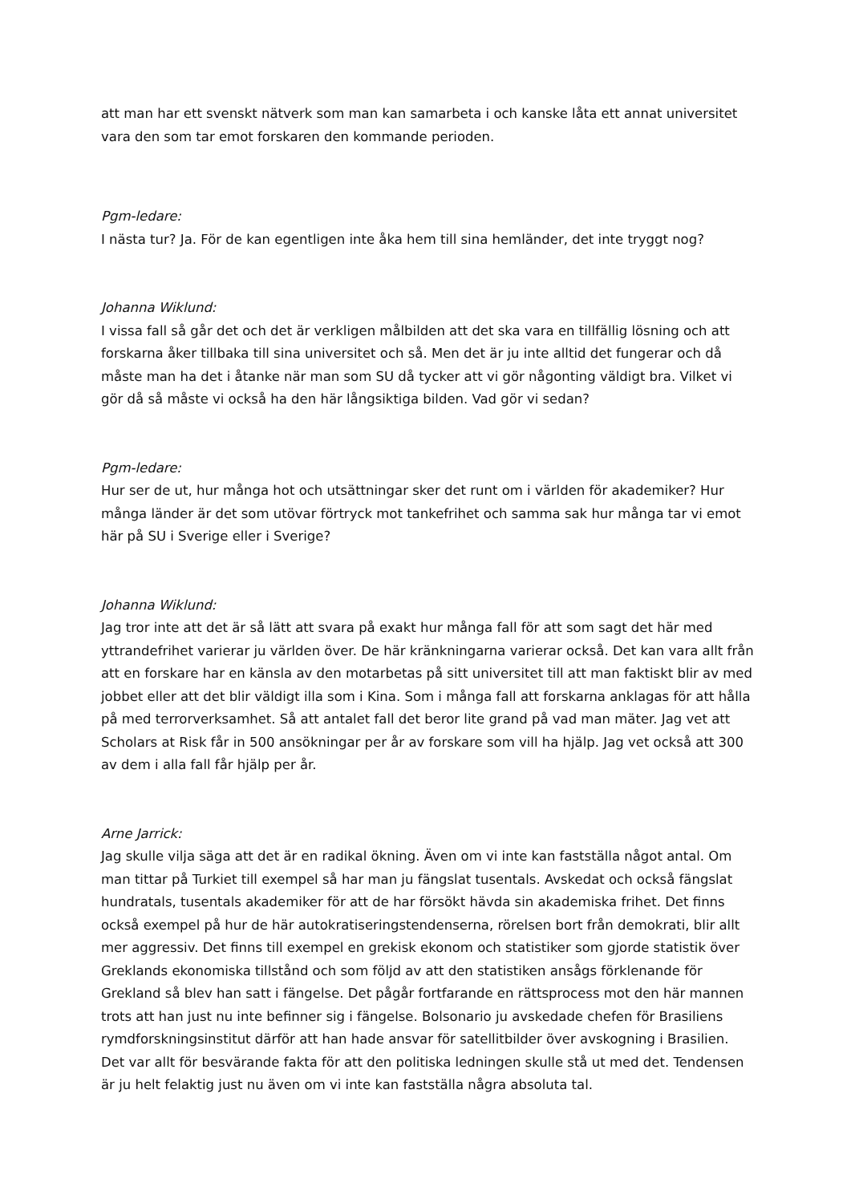att man har ett svenskt nätverk som man kan samarbeta i och kanske låta ett annat universitet vara den som tar emot forskaren den kommande perioden.
Pgm-ledare:
I nästa tur? Ja. För de kan egentligen inte åka hem till sina hemländer, det inte tryggt nog?
Johanna Wiklund:
I vissa fall så går det och det är verkligen målbilden att det ska vara en tillfällig lösning och att forskarna åker tillbaka till sina universitet och så. Men det är ju inte alltid det fungerar och då måste man ha det i åtanke när man som SU då tycker att vi gör någonting väldigt bra. Vilket vi gör då så måste vi också ha den här långsiktiga bilden. Vad gör vi sedan?
Pgm-ledare:
Hur ser de ut, hur många hot och utsättningar sker det runt om i världen för akademiker? Hur många länder är det som utövar förtryck mot tankefrihet och samma sak hur många tar vi emot här på SU i Sverige eller i Sverige?
Johanna Wiklund:
Jag tror inte att det är så lätt att svara på exakt hur många fall för att som sagt det här med yttrandefrihet varierar ju världen över. De här kränkningarna varierar också. Det kan vara allt från att en forskare har en känsla av den motarbetas på sitt universitet till att man faktiskt blir av med jobbet eller att det blir väldigt illa som i Kina. Som i många fall att forskarna anklagas för att hålla på med terrorverksamhet. Så att antalet fall det beror lite grand på vad man mäter. Jag vet att Scholars at Risk får in 500 ansökningar per år av forskare som vill ha hjälp. Jag vet också att 300 av dem i alla fall får hjälp per år.
Arne Jarrick:
Jag skulle vilja säga att det är en radikal ökning. Även om vi inte kan fastställa något antal. Om man tittar på Turkiet till exempel så har man ju fängslat tusentals. Avskedat och också fängslat hundratals, tusentals akademiker för att de har försökt hävda sin akademiska frihet. Det finns också exempel på hur de här autokratiseringstendenserna, rörelsen bort från demokrati, blir allt mer aggressiv. Det finns till exempel en grekisk ekonom och statistiker som gjorde statistik över Greklands ekonomiska tillstånd och som följd av att den statistiken ansågs förklenande för Grekland så blev han satt i fängelse. Det pågår fortfarande en rättsprocess mot den här mannen trots att han just nu inte befinner sig i fängelse. Bolsonario ju avskedade chefen för Brasiliens rymdforskningsinstitut därför att han hade ansvar för satellitbilder över avskogning i Brasilien. Det var allt för besvärande fakta för att den politiska ledningen skulle stå ut med det. Tendensen är ju helt felaktig just nu även om vi inte kan fastställa några absoluta tal.